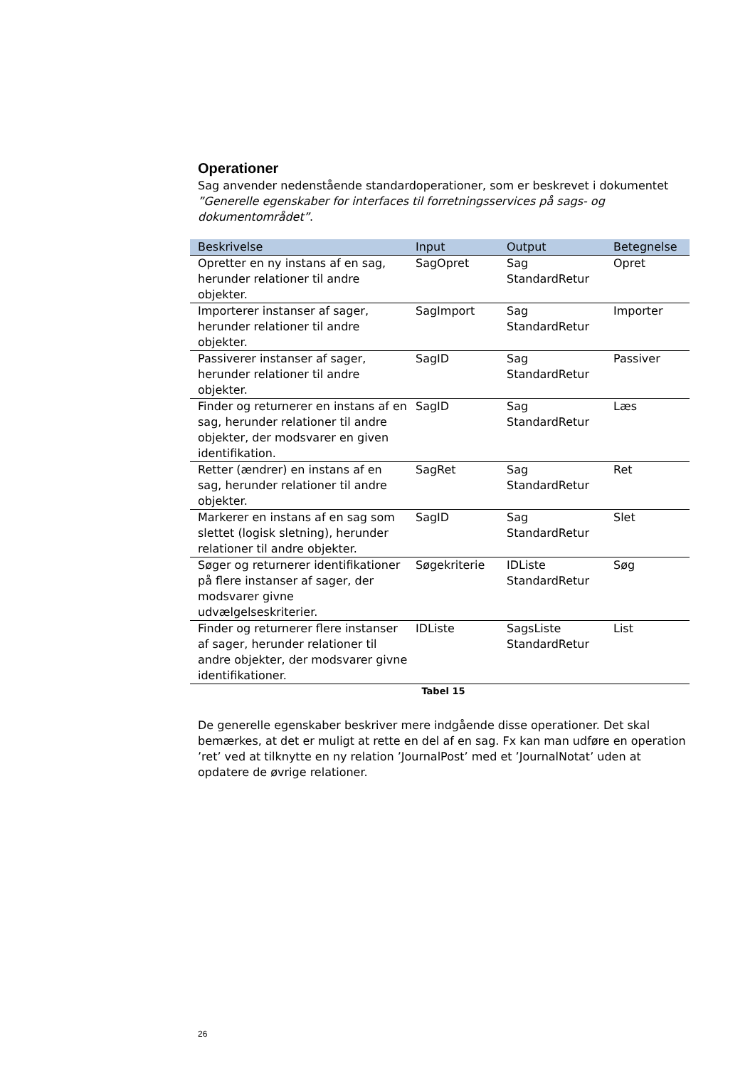Operationer
Sag anvender nedenstående standardoperationer, som er beskrevet i dokumentet ”Generelle egenskaber for interfaces til forretningsservices på sags- og dokumentområdet”.
| Beskrivelse | Input | Output | Betegnelse |
| --- | --- | --- | --- |
| Opretter en ny instans af en sag, herunder relationer til andre objekter. | SagOpret | Sag StandardRetur | Opret |
| Importerer instanser af sager, herunder relationer til andre objekter. | SagImport | Sag StandardRetur | Importer |
| Passiverer instanser af sager, herunder relationer til andre objekter. | SagID | Sag StandardRetur | Passiver |
| Finder og returnerer en instans af en sag, herunder relationer til andre objekter, der modsvarer en given identifikation. | SagID | Sag StandardRetur | Læs |
| Retter (ændrer) en instans af en sag, herunder relationer til andre objekter. | SagRet | Sag StandardRetur | Ret |
| Markerer en instans af en sag som slettet (logisk sletning), herunder relationer til andre objekter. | SagID | Sag StandardRetur | Slet |
| Søger og returnerer identifikationer på flere instanser af sager, der modsvarer givne udvælgelseskriterier. | Søgekriterie | IDListe StandardRetur | Søg |
| Finder og returnerer flere instanser af sager, herunder relationer til andre objekter, der modsvarer givne identifikationer. | IDListe | SagsListe StandardRetur | List |
Tabel 15
De generelle egenskaber beskriver mere indgående disse operationer. Det skal bemærkes, at det er muligt at rette en del af en sag. Fx kan man udføre en operation ’ret’ ved at tilknytte en ny relation ’JournalPost’ med et ’JournalNotat’ uden at opdatere de øvrige relationer.
26